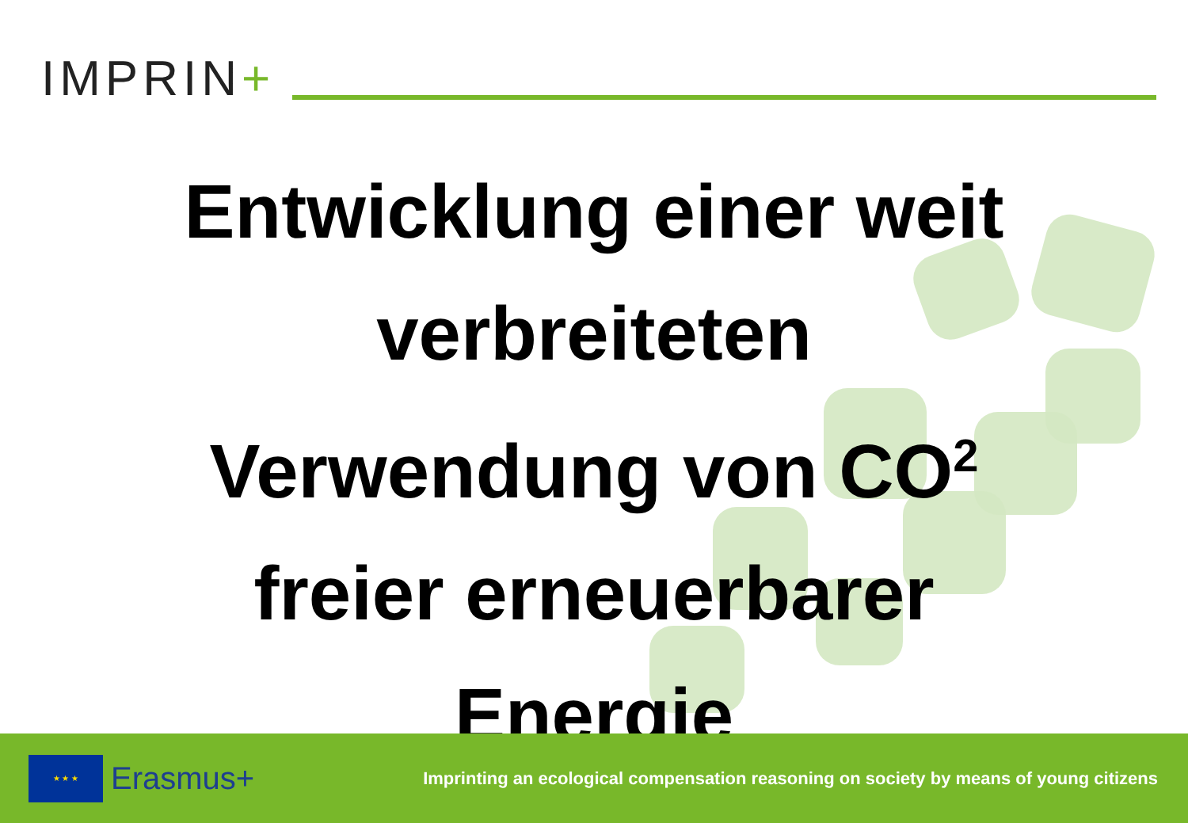IMPRIN+
Entwicklung einer weit
verbreiteten
Verwendung von CO<sup>2</sup>
freier erneuerbarer
Energie
★ ★ ★
Erasmus+
Imprinting an ecological compensation reasoning on society by means of young citizens